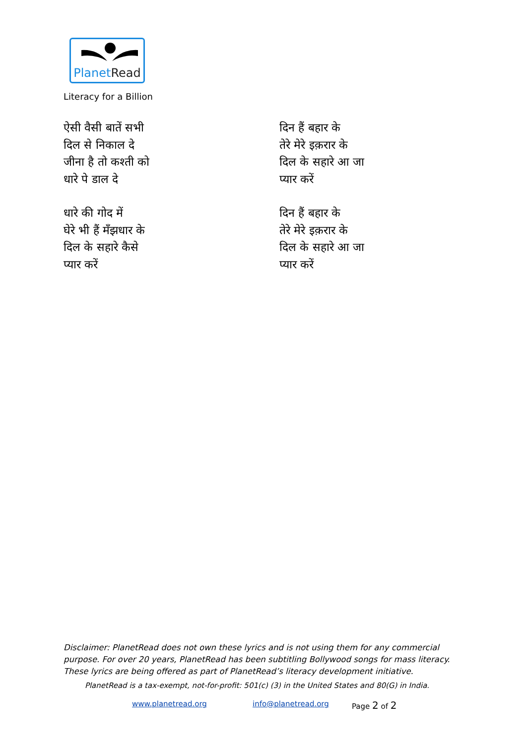PlanetRead
Literacy for a Billion
ऐसी वैसी बातें सभी
दिल से निकाल दे
जीना है तो कश्ती को
धारे पे डाल दे
धारे की गोद में
घेरे भी हैं मँझधार के
दिल के सहारे कैसे
प्यार करें
दिन हैं बहार के
तेरे मेरे इक़रार के
दिल के सहारे आ जा
प्यार करें
दिन हैं बहार के
तेरे मेरे इक़रार के
दिल के सहारे आ जा
प्यार करें
Disclaimer: PlanetRead does not own these lyrics and is not using them for any commercial purpose. For over 20 years, PlanetRead has been subtitling Bollywood songs for mass literacy. These lyrics are being offered as part of PlanetRead’s literacy development initiative.
PlanetRead is a tax-exempt, not-for-profit: 501(c) (3) in the United States and 80(G) in India.
www.planetread.org info@planetread.org Page 2 of 2